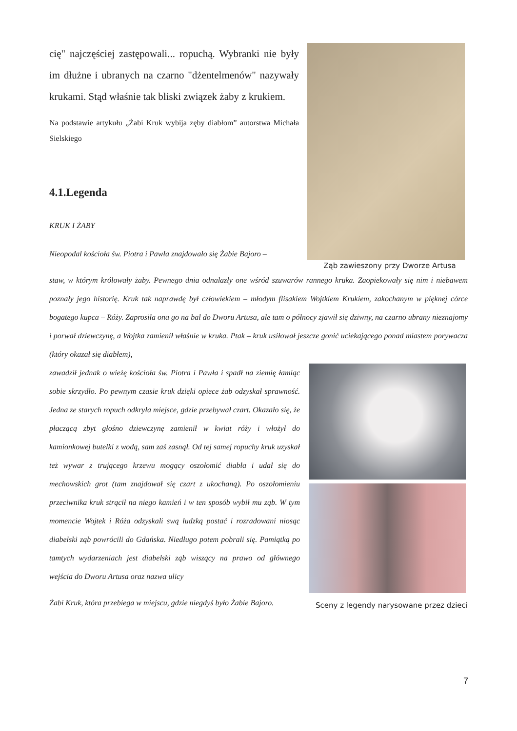cię" najczęściej zastępowali... ropuchą. Wybranki nie były im dłużne i ubranych na czarno "dżentelmenów" nazywały krukami. Stąd właśnie tak bliski związek żaby z krukiem.
Na podstawie artykułu „Żabi Kruk wybija zęby diabłom” autorstwa Michała Sielskiego
4.1.Legenda
KRUK I ŻABY
Nieopodal kościoła św. Piotra i Pawła znajdowało się Żabie Bajoro –
Ząb zawieszony przy Dworze Artusa
staw, w którym królowały żaby. Pewnego dnia odnalazły one wśród szuwarów rannego kruka. Zaopiekowały się nim i niebawem poznały jego historię. Kruk tak naprawdę był człowiekiem – młodym flisakiem Wojtkiem Krukiem, zakochanym w pięknej córce bogatego kupca – Róży. Zaprosiła ona go na bal do Dworu Artusa, ale tam o północy zjawił się dziwny, na czarno ubrany nieznajomy i porwał dziewczynę, a Wojtka zamienił właśnie w kruka. Ptak – kruk usiłował jeszcze gonić uciekającego ponad miastem porywacza (który okazał się diabłem),
zawadził jednak o wieżę kościoła św. Piotra i Pawła i spadł na ziemię łamiąc sobie skrzydło. Po pewnym czasie kruk dzięki opiece żab odzyskał sprawność. Jedna ze starych ropuch odkryła miejsce, gdzie przebywał czart. Okazało się, że płaczącą zbyt głośno dziewczynę zamienił w kwiat róży i włożył do kamionkowej butelki z wodą, sam zaś zasnął. Od tej samej ropuchy kruk uzyskał też wywar z trującego krzewu mogący oszołomić diabła i udał się do mechowskich grot (tam znajdował się czart z ukochaną). Po oszołomieniu przeciwnika kruk strącił na niego kamień i w ten sposób wybił mu ząb. W tym momencie Wojtek i Róża odzyskali swą ludzką postać i rozradowani niosąc diabelski ząb powrócili do Gdańska. Niedługo potem pobrali się. Pamiątką po tamtych wydarzeniach jest diabelski ząb wiszący na prawo od głównego wejścia do Dworu Artusa oraz nazwa ulicy
Żabi Kruk, która przebiega w miejscu, gdzie niegdyś było Żabie Bajoro.
Sceny z legendy narysowane przez dzieci
7